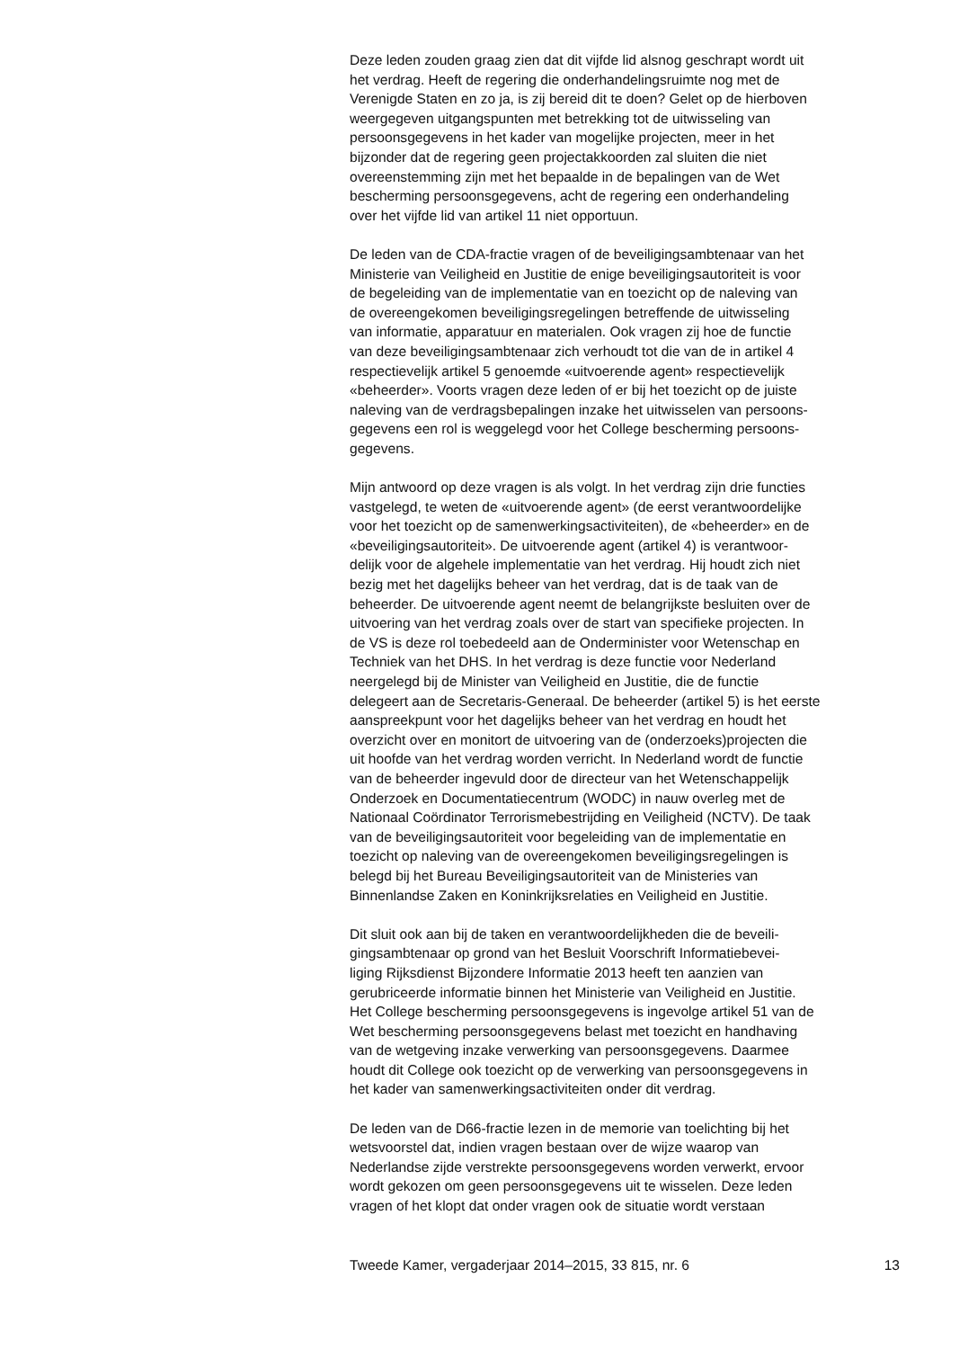Deze leden zouden graag zien dat dit vijfde lid alsnog geschrapt wordt uit het verdrag. Heeft de regering die onderhandelingsruimte nog met de Verenigde Staten en zo ja, is zij bereid dit te doen? Gelet op de hierboven weergegeven uitgangspunten met betrekking tot de uitwisseling van persoonsgegevens in het kader van mogelijke projecten, meer in het bijzonder dat de regering geen projectakkoorden zal sluiten die niet overeenstemming zijn met het bepaalde in de bepalingen van de Wet bescherming persoonsgegevens, acht de regering een onderhandeling over het vijfde lid van artikel 11 niet opportuun.
De leden van de CDA-fractie vragen of de beveiligingsambtenaar van het Ministerie van Veiligheid en Justitie de enige beveiligingsautoriteit is voor de begeleiding van de implementatie van en toezicht op de naleving van de overeengekomen beveiligingsregelingen betreffende de uitwisseling van informatie, apparatuur en materialen. Ook vragen zij hoe de functie van deze beveiligingsambtenaar zich verhoudt tot die van de in artikel 4 respectievelijk artikel 5 genoemde «uitvoerende agent» respectievelijk «beheerder». Voorts vragen deze leden of er bij het toezicht op de juiste naleving van de verdragsbepalingen inzake het uitwisselen van persoons- gegevens een rol is weggelegd voor het College bescherming persoons- gegevens.
Mijn antwoord op deze vragen is als volgt. In het verdrag zijn drie functies vastgelegd, te weten de «uitvoerende agent» (de eerst verantwoordelijke voor het toezicht op de samenwerkingsactiviteiten), de «beheerder» en de «beveiligingsautoriteit». De uitvoerende agent (artikel 4) is verantwoor- delijk voor de algehele implementatie van het verdrag. Hij houdt zich niet bezig met het dagelijks beheer van het verdrag, dat is de taak van de beheerder. De uitvoerende agent neemt de belangrijkste besluiten over de uitvoering van het verdrag zoals over de start van specifieke projecten. In de VS is deze rol toebedeeld aan de Onderminister voor Wetenschap en Techniek van het DHS. In het verdrag is deze functie voor Nederland neergelegd bij de Minister van Veiligheid en Justitie, die de functie delegeert aan de Secretaris-Generaal. De beheerder (artikel 5) is het eerste aanspreekpunt voor het dagelijks beheer van het verdrag en houdt het overzicht over en monitort de uitvoering van de (onderzoeks)projecten die uit hoofde van het verdrag worden verricht. In Nederland wordt de functie van de beheerder ingevuld door de directeur van het Wetenschappelijk Onderzoek en Documentatiecentrum (WODC) in nauw overleg met de Nationaal Coördinator Terrorismebestrijding en Veiligheid (NCTV). De taak van de beveiligingsautoriteit voor begeleiding van de implementatie en toezicht op naleving van de overeengekomen beveiligingsregelingen is belegd bij het Bureau Beveiligingsautoriteit van de Ministeries van Binnenlandse Zaken en Koninkrijksrelaties en Veiligheid en Justitie.
Dit sluit ook aan bij de taken en verantwoordelijkheden die de beveili- gingsambtenaar op grond van het Besluit Voorschrift Informatiebevei- liging Rijksdienst Bijzondere Informatie 2013 heeft ten aanzien van gerubriceerde informatie binnen het Ministerie van Veiligheid en Justitie. Het College bescherming persoonsgegevens is ingevolge artikel 51 van de Wet bescherming persoonsgegevens belast met toezicht en handhaving van de wetgeving inzake verwerking van persoonsgegevens. Daarmee houdt dit College ook toezicht op de verwerking van persoonsgegevens in het kader van samenwerkingsactiviteiten onder dit verdrag.
De leden van de D66-fractie lezen in de memorie van toelichting bij het wetsvoorstel dat, indien vragen bestaan over de wijze waarop van Nederlandse zijde verstrekte persoonsgegevens worden verwerkt, ervoor wordt gekozen om geen persoonsgegevens uit te wisselen. Deze leden vragen of het klopt dat onder vragen ook de situatie wordt verstaan
Tweede Kamer, vergaderjaar 2014–2015, 33 815, nr. 6 13